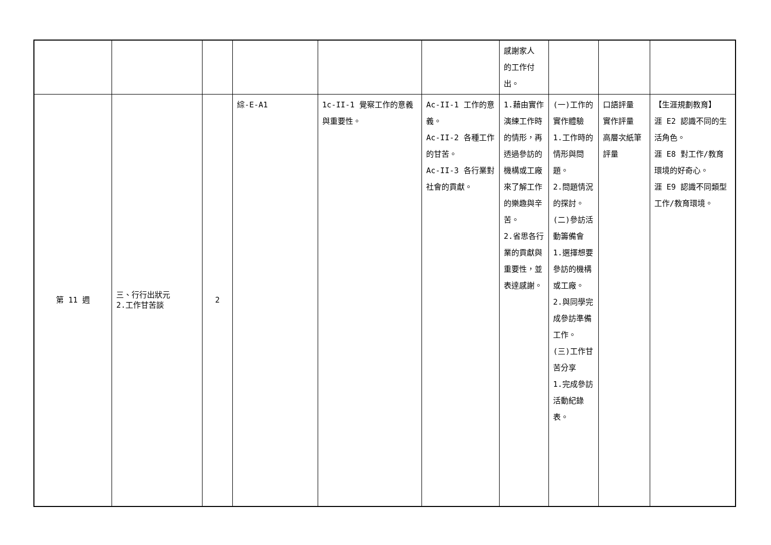| | | | | | | 感謝家人 的工作付 出。 | | | |
| 第 11 週 | 三、行行出狀元 2.工作甘苦談 | 2 | 綜-E-A1 | 1c-II-1 覺察工作的意義與重要性。 | Ac-II-1 工作的意義。 Ac-II-2 各種工作的甘苦。 Ac-II-3 各行業對社會的貢獻。 | 1.藉由實作演練工作時的情形，再透過參訪的機構或工廠來了解工作的樂趣與辛苦。 2.省思各行業的貢獻與重要性，並表達感謝。 | (一)工作的實作體驗 1.工作時的情形與問題。 2.問題情況的探討。 (二)參訪活動籌備會 1.選擇想要參訪的機構或工廠。 2.與同學完成參訪準備工作。 (三)工作甘苦分享 1.完成參訪活動紀錄表。 | 口語評量 實作評量 高層次紙筆評量 | 【生涯規劃教育】 涯 E2 認識不同的生活角色。 涯 E8 對工作/教育環境的好奇心。 涯 E9 認識不同類型工作/教育環境。 |